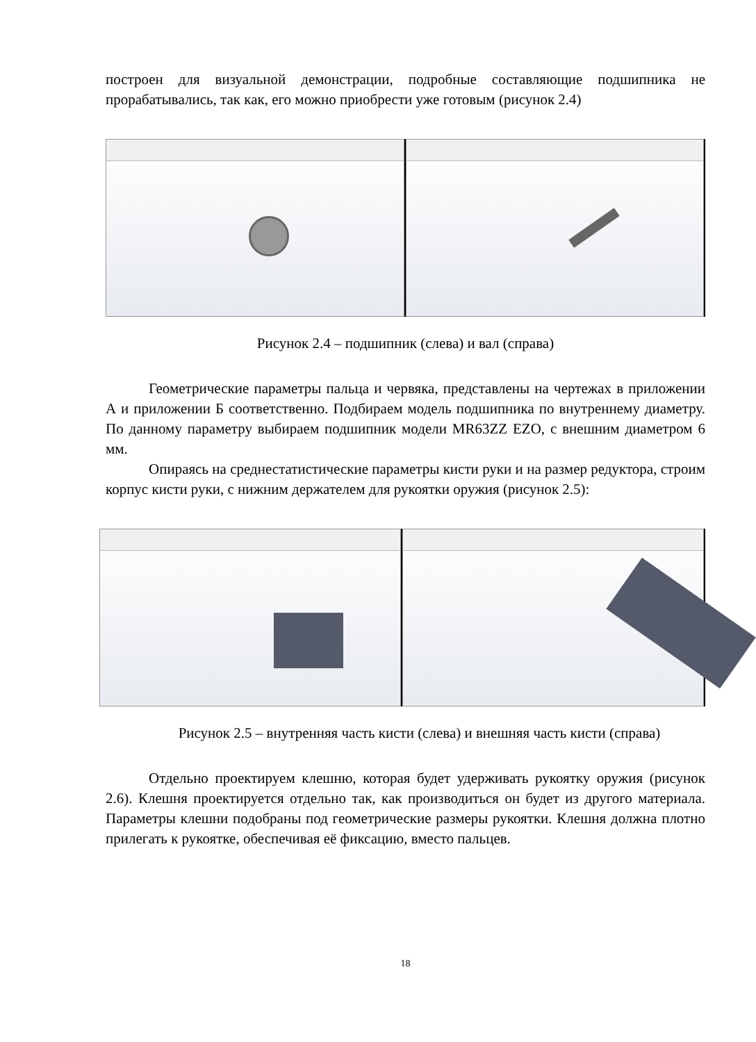построен для визуальной демонстрации, подробные составляющие подшипника не прорабатывались, так как, его можно приобрести уже готовым (рисунок 2.4)
Рисунок 2.4 – подшипник (слева) и вал (справа)
Геометрические параметры пальца и червяка, представлены на чертежах в приложении А и приложении Б соответственно. Подбираем модель подшипника по внутреннему диаметру. По данному параметру выбираем подшипник модели MR63ZZ EZO, с внешним диаметром 6 мм.
Опираясь на среднестатистические параметры кисти руки и на размер редуктора, строим корпус кисти руки, с нижним держателем для рукоятки оружия (рисунок 2.5):
Рисунок 2.5 – внутренняя часть кисти (слева) и внешняя часть кисти (справа)
Отдельно проектируем клешню, которая будет удерживать рукоятку оружия (рисунок 2.6). Клешня проектируется отдельно так, как производиться он будет из другого материала. Параметры клешни подобраны под геометрические размеры рукоятки. Клешня должна плотно прилегать к рукоятке, обеспечивая её фиксацию, вместо пальцев.
18